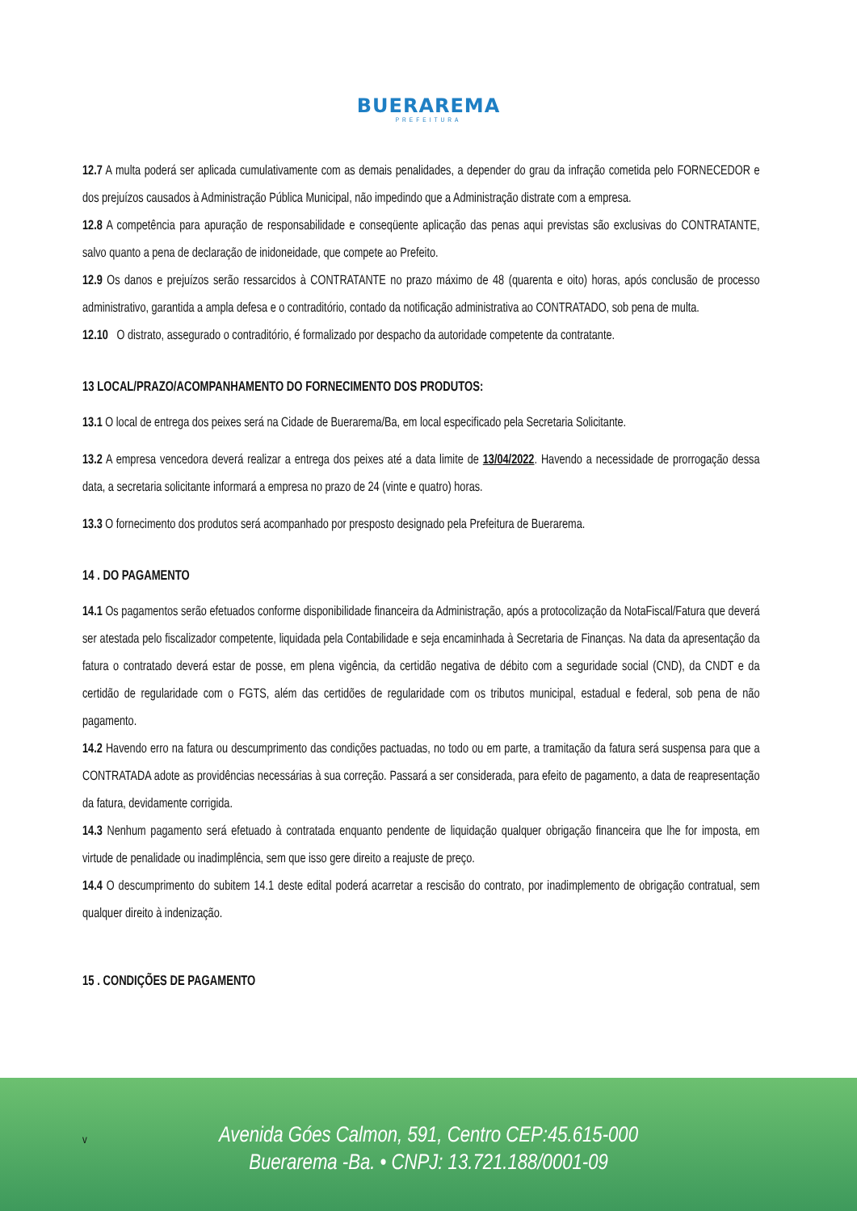BUERAREMA
PREFEITURA
12.7 A multa poderá ser aplicada cumulativamente com as demais penalidades, a depender do grau da infração cometida pelo FORNECEDOR e dos prejuízos causados à Administração Pública Municipal, não impedindo que a Administração distrate com a empresa.
12.8 A competência para apuração de responsabilidade e conseqüente aplicação das penas aqui previstas são exclusivas do CONTRATANTE, salvo quanto a pena de declaração de inidoneidade, que compete ao Prefeito.
12.9 Os danos e prejuízos serão ressarcidos à CONTRATANTE no prazo máximo de 48 (quarenta e oito) horas, após conclusão de processo administrativo, garantida a ampla defesa e o contraditório, contado da notificação administrativa ao CONTRATADO, sob pena de multa.
12.10 O distrato, assegurado o contraditório, é formalizado por despacho da autoridade competente da contratante.
13 LOCAL/PRAZO/ACOMPANHAMENTO DO FORNECIMENTO DOS PRODUTOS:
13.1 O local de entrega dos peixes será na Cidade de Buerarema/Ba, em local especificado pela Secretaria Solicitante.
13.2 A empresa vencedora deverá realizar a entrega dos peixes até a data limite de 13/04/2022. Havendo a necessidade de prorrogação dessa data, a secretaria solicitante informará a empresa no prazo de 24 (vinte e quatro) horas.
13.3 O fornecimento dos produtos será acompanhado por presposto designado pela Prefeitura de Buerarema.
14 . DO PAGAMENTO
14.1 Os pagamentos serão efetuados conforme disponibilidade financeira da Administração, após a protocolização da NotaFiscal/Fatura que deverá ser atestada pelo fiscalizador competente, liquidada pela Contabilidade e seja encaminhada à Secretaria de Finanças. Na data da apresentação da fatura o contratado deverá estar de posse, em plena vigência, da certidão negativa de débito com a seguridade social (CND), da CNDT e da certidão de regularidade com o FGTS, além das certidões de regularidade com os tributos municipal, estadual e federal, sob pena de não pagamento.
14.2 Havendo erro na fatura ou descumprimento das condições pactuadas, no todo ou em parte, a tramitação da fatura será suspensa para que a CONTRATADA adote as providências necessárias à sua correção. Passará a ser considerada, para efeito de pagamento, a data de reapresentação da fatura, devidamente corrigida.
14.3 Nenhum pagamento será efetuado à contratada enquanto pendente de liquidação qualquer obrigação financeira que lhe for imposta, em virtude de penalidade ou inadimplência, sem que isso gere direito a reajuste de preço.
14.4 O descumprimento do subitem 14.1 deste edital poderá acarretar a rescisão do contrato, por inadimplemento de obrigação contratual, sem qualquer direito à indenização.
15 . CONDIÇÕES DE PAGAMENTO
v
Avenida Góes Calmon, 591, Centro CEP:45.615-000
Buerarema -Ba. • CNPJ: 13.721.188/0001-09